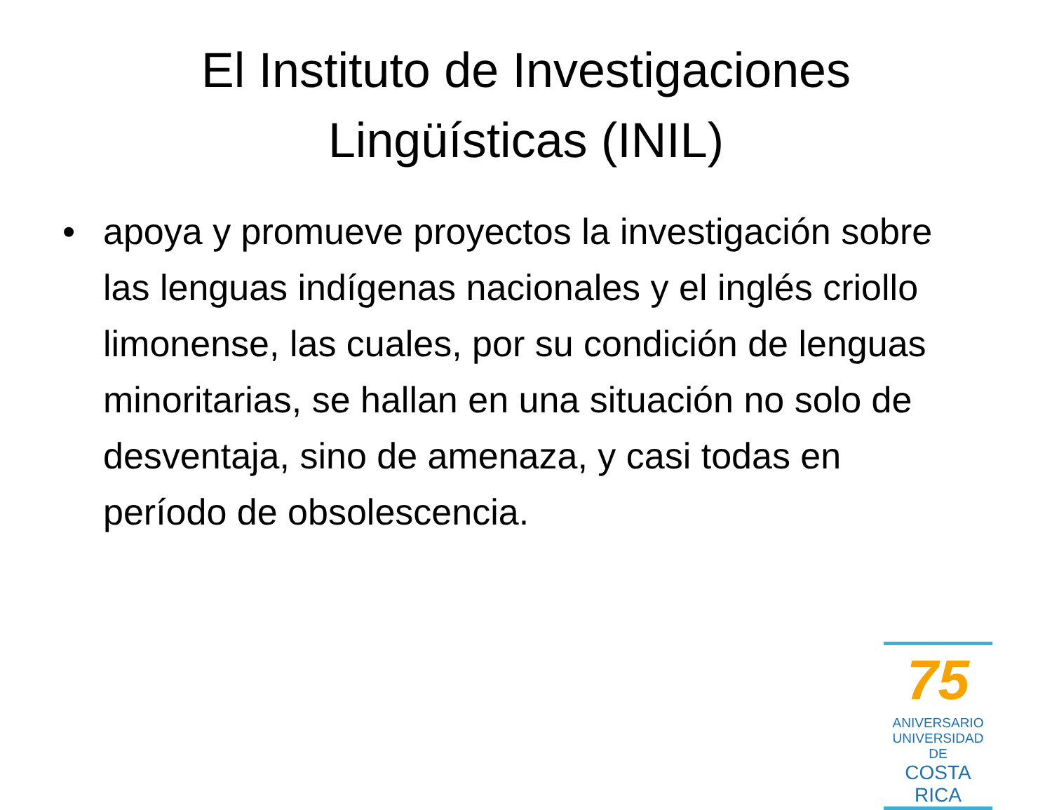El Instituto de Investigaciones
Lingüísticas (INIL)
• apoya y promueve proyectos la investigación sobre las lenguas indígenas nacionales y el inglés criollo limonense, las cuales, por su condición de lenguas minoritarias, se hallan en una situación no solo de desventaja, sino de amenaza, y casi todas en período de obsolescencia.
75
ANIVERSARIO
UNIVERSIDAD DE
COSTA RICA